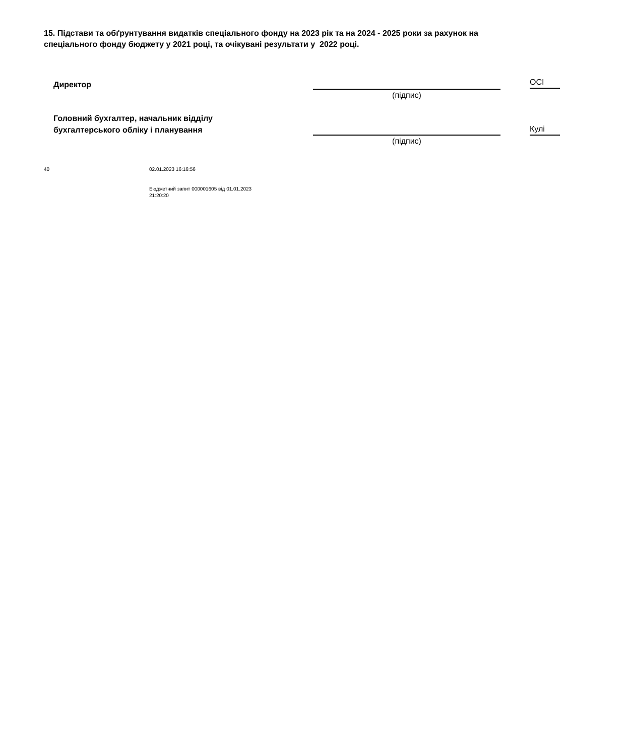15. Підстави та обґрунтування видатків спеціального фонду на 2023 рік та на 2024 - 2025 роки за рахунок на
спеціального фонду бюджету у 2021 році, та очікувані результати у 2022 році.
Директор
(підпис)
ОСІ
Головний бухгалтер, начальник відділу
бухгалтерського обліку і планування
(підпис)
Кулі
40 02.01.2023 16:16:56
Бюджетний запит 000001605 від 01.01.2023
21:20:20